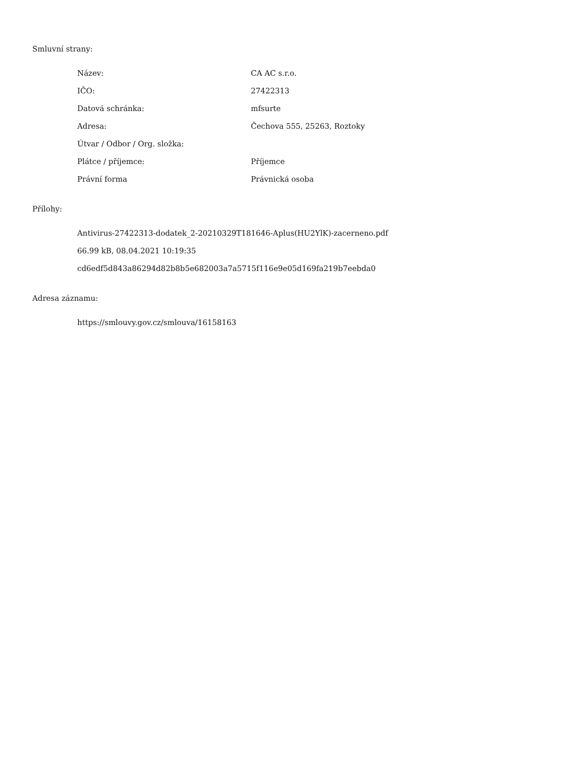Smluvní strany:
| Název: | CA AC s.r.o. |
| IČO: | 27422313 |
| Datová schránka: | mfsurte |
| Adresa: | Čechova 555, 25263, Roztoky |
| Útvar / Odbor / Org. složka: | |
| Plátce / příjemce: | Příjemce |
| Právní forma | Právnická osoba |
Přílohy:
Antivirus-27422313-dodatek_2-20210329T181646-Aplus(HU2YlK)-zacerneno.pdf
66.99 kB, 08.04.2021 10:19:35
cd6edf5d843a86294d82b8b5e682003a7a5715f116e9e05d169fa219b7eebda0
Adresa záznamu:
https://smlouvy.gov.cz/smlouva/16158163